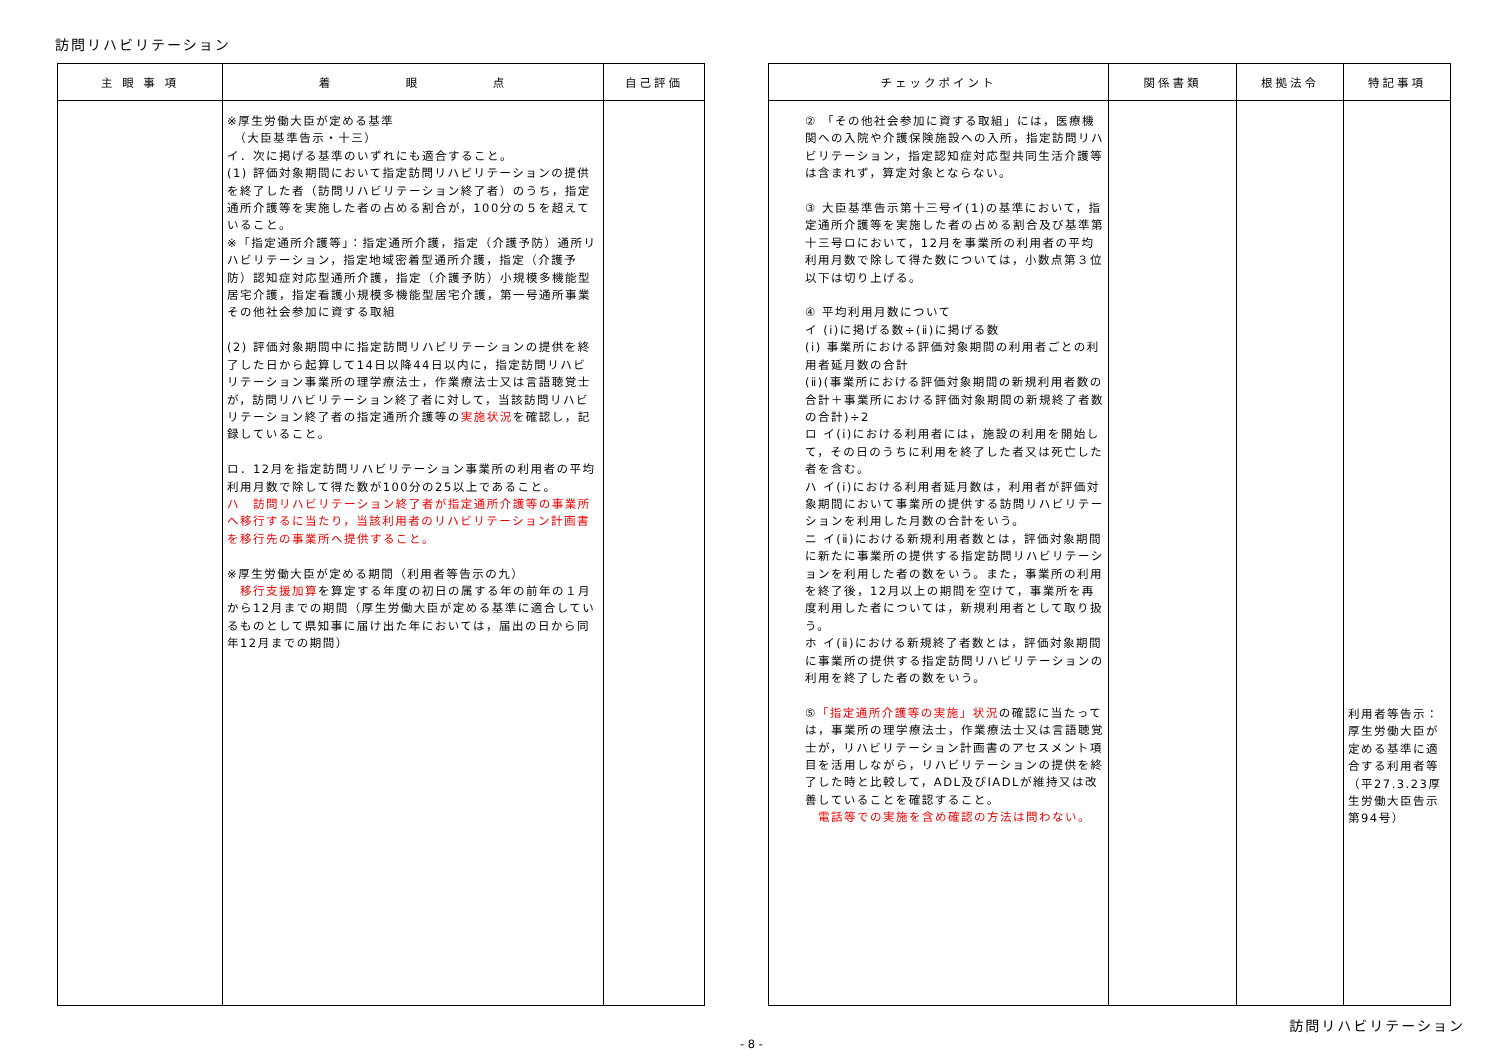訪問リハビリテーション
| 主 眼 事 項 | 着 眼 点 | 自己評価 |
| --- | --- | --- |
| | ※厚生労働大臣が定める基準 （大臣基準告示・十三） イ．次に掲げる基準のいずれにも適合すること。 (1) 評価対象期間において指定訪問リハビリテーションの提供を終了した者（訪問リハビリテーション終了者）のうち，指定通所介護等を実施した者の占める割合が，100分の５を超えていること。 ※「指定通所介護等」：指定通所介護，指定（介護予防）通所リハビリテーション，指定地域密着型通所介護，指定（介護予防）認知症対応型通所介護，指定（介護予防）小規模多機能型居宅介護，指定看護小規模多機能型居宅介護，第一号通所事業その他社会参加に資する取組 (2) 評価対象期間中に指定訪問リハビリテーションの提供を終了した日から起算して14日以降44日以内に，指定訪問リハビリテーション事業所の理学療法士，作業療法士又は言語聴覚士が，訪問リハビリテーション終了者に対して，当該訪問リハビリテーション終了者の指定通所介護等の 実施状況 を確認し，記録していること。 ロ．12月を指定訪問リハビリテーション事業所の利用者の平均利用月数で除して得た数が100分の25以上であること。 ハ 訪問リハビリテーション終了者が指定通所介護等の事業所へ移行するに当たり，当該利用者のリハビリテーション計画書を移行先の事業所へ提供すること。 ※厚生労働大臣が定める期間（利用者等告示の九） 移行支援加算 を算定する年度の初日の属する年の前年の１月から12月までの期間（厚生労働大臣が定める基準に適合しているものとして県知事に届け出た年においては，届出の日から同年12月までの期間） | |
| チェックポイント | 関係書類 | 根拠法令 | 特記事項 |
| --- | --- | --- | --- |
| ② 「その他社会参加に資する取組」には，医療機関への入院や介護保険施設への入所，指定訪問リハビリテーション，指定認知症対応型共同生活介護等は含まれず，算定対象とならない。 ③ 大臣基準告示第十三号イ(1)の基準において，指定通所介護等を実施した者の占める割合及び基準第十三号ロにおいて，12月を事業所の利用者の平均利用月数で除して得た数については，小数点第３位以下は切り上げる。 ④ 平均利用月数について イ (ⅰ)に掲げる数÷(ⅱ)に掲げる数 (ⅰ) 事業所における評価対象期間の利用者ごとの利用者延月数の合計 (ⅱ)(事業所における評価対象期間の新規利用者数の合計＋事業所における評価対象期間の新規終了者数の合計)÷2 ロ イ(ⅰ)における利用者には，施設の利用を開始して，その日のうちに利用を終了した者又は死亡した者を含む。 ハ イ(ⅰ)における利用者延月数は，利用者が評価対象期間において事業所の提供する訪問リハビリテーションを利用した月数の合計をいう。 ニ イ(ⅱ)における新規利用者数とは，評価対象期間に新たに事業所の提供する指定訪問リハビリテーションを利用した者の数をいう。また，事業所の利用を終了後，12月以上の期間を空けて，事業所を再度利用した者については，新規利用者として取り扱う。 ホ イ(ⅱ)における新規終了者数とは，評価対象期間に事業所の提供する指定訪問リハビリテーションの利用を終了した者の数をいう。 ⑤ 「指定通所介護等の実施」状況 の確認に当たっては，事業所の理学療法士，作業療法士又は言語聴覚士が，リハビリテーション計画書のアセスメント項目を活用しながら，リハビリテーションの提供を終了した時と比較して，ADL及びIADLが維持又は改善していることを確認すること。 電話等での実施を含め確認の方法は問わない。 | | | 利用者等告示：厚生労働大臣が定める基準に適合する利用者等（平27.3.23厚生労働大臣告示第94号） |
訪問リハビリテーション
- 8 -